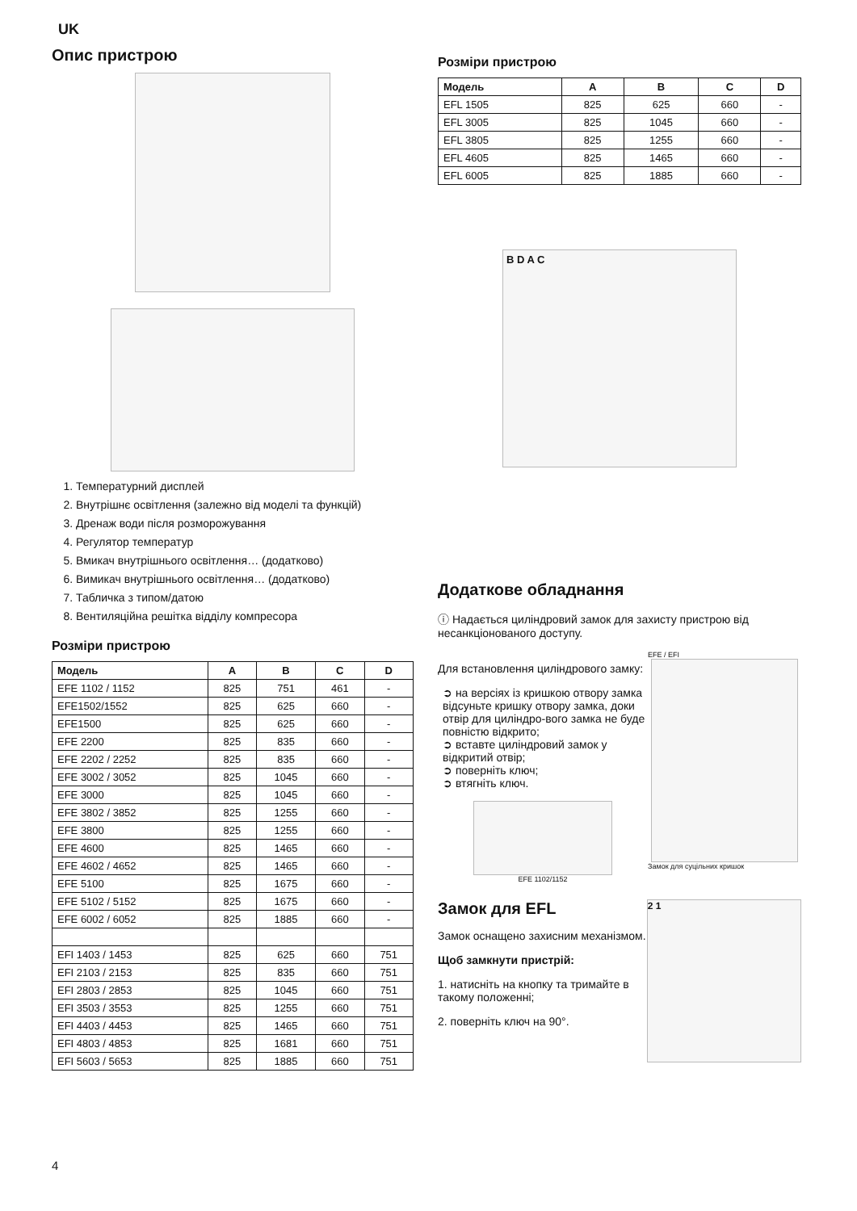UK
Опис пристрою
1. Температурний дисплей
2. Внутрішнє освітлення (залежно від моделі та функцій)
3. Дренаж води після розморожування
4. Регулятор температур
5. Вмикач внутрішнього освітлення… (додатково)
6. Вимикач внутрішнього освітлення… (додатково)
7. Табличка з типом/датою
8. Вентиляційна решітка відділу компресора
Розміри пристрою
| Модель | A | B | C | D |
| --- | --- | --- | --- | --- |
| EFE 1102 / 1152 | 825 | 751 | 461 | - |
| EFE1502/1552 | 825 | 625 | 660 | - |
| EFE1500 | 825 | 625 | 660 | - |
| EFE 2200 | 825 | 835 | 660 | - |
| EFE 2202 / 2252 | 825 | 835 | 660 | - |
| EFE 3002 / 3052 | 825 | 1045 | 660 | - |
| EFE 3000 | 825 | 1045 | 660 | - |
| EFE 3802 / 3852 | 825 | 1255 | 660 | - |
| EFE 3800 | 825 | 1255 | 660 | - |
| EFE 4600 | 825 | 1465 | 660 | - |
| EFE 4602 / 4652 | 825 | 1465 | 660 | - |
| EFE 5100 | 825 | 1675 | 660 | - |
| EFE 5102 / 5152 | 825 | 1675 | 660 | - |
| EFE 6002 / 6052 | 825 | 1885 | 660 | - |
| EFI 1403 / 1453 | 825 | 625 | 660 | 751 |
| EFI 2103 / 2153 | 825 | 835 | 660 | 751 |
| EFI 2803 / 2853 | 825 | 1045 | 660 | 751 |
| EFI 3503 / 3553 | 825 | 1255 | 660 | 751 |
| EFI 4403 / 4453 | 825 | 1465 | 660 | 751 |
| EFI 4803 / 4853 | 825 | 1681 | 660 | 751 |
| EFI 5603 / 5653 | 825 | 1885 | 660 | 751 |
Розміри пристрою
| Модель | A | B | C | D |
| --- | --- | --- | --- | --- |
| EFL 1505 | 825 | 625 | 660 | - |
| EFL 3005 | 825 | 1045 | 660 | - |
| EFL 3805 | 825 | 1255 | 660 | - |
| EFL 4605 | 825 | 1465 | 660 | - |
| EFL 6005 | 825 | 1885 | 660 | - |
B D A C
Додаткове обладнання
ⓘ Надається циліндровий замок для захисту пристрою від несанкціонованого доступу.
Для встановлення циліндрового замку:
➲ на версіях із кришкою отвору замка відсуньте кришку отвору замка, доки отвір для циліндро-вого замка не буде повністю відкрито;
➲ вставте циліндровий замок у відкритий отвір;
➲ поверніть ключ;
➲ втягніть ключ.
EFE 1102/1152
EFE / EFI
Замок для суцільних кришок
Замок для EFL
Замок оснащено захисним механізмом.
Щоб замкнути пристрій:
1. натисніть на кнопку та тримайте в такому положенні;
2. поверніть ключ на 90°.
2 1
4